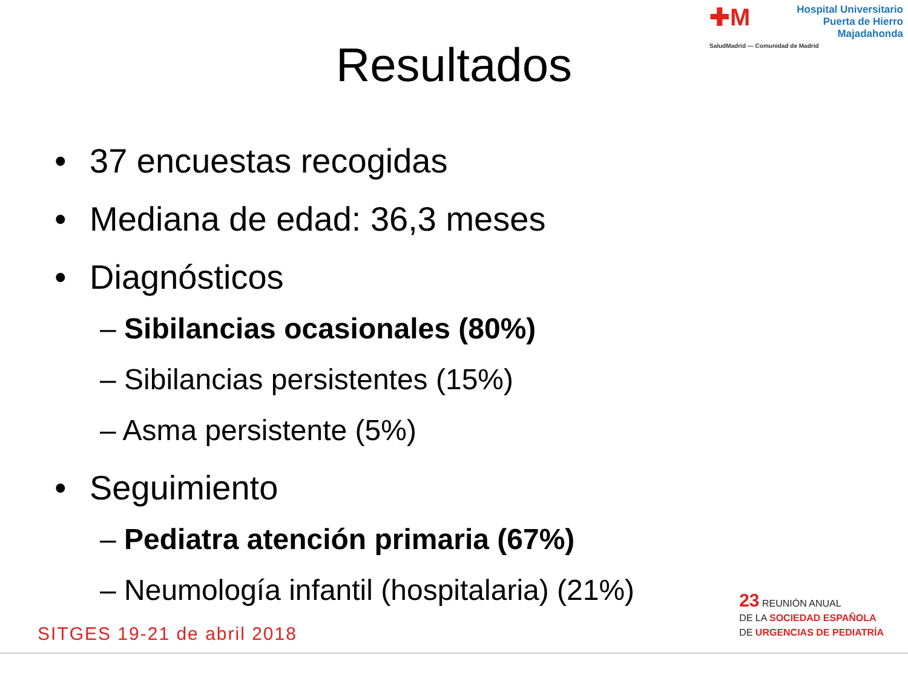✚M
Hospital Universitario
Puerta de Hierro
Majadahonda
SaludMadrid — Comunidad de Madrid
Resultados
• 37 encuestas recogidas
• Mediana de edad: 36,3 meses
• Diagnósticos
– Sibilancias ocasionales (80%)
– Sibilancias persistentes (15%)
– Asma persistente (5%)
• Seguimiento
– Pediatra atención primaria (67%)
– Neumología infantil (hospitalaria) (21%)
SITGES 19-21 de abril 2018
23 REUNIÓN ANUAL
DE LA SOCIEDAD ESPAÑOLA
DE URGENCIAS DE PEDIATRÍA